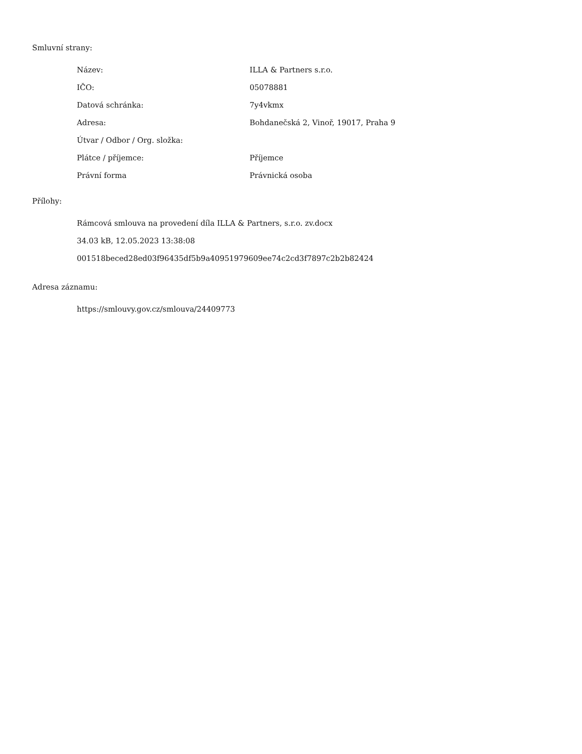Smluvní strany:
| Název: | ILLA & Partners s.r.o. |
| IČO: | 05078881 |
| Datová schránka: | 7y4vkmx |
| Adresa: | Bohdanečská 2, Vinoř, 19017, Praha 9 |
| Útvar / Odbor / Org. složka: | |
| Plátce / příjemce: | Příjemce |
| Právní forma | Právnická osoba |
Přílohy:
Rámcová smlouva na provedení díla ILLA & Partners, s.r.o. zv.docx
34.03 kB, 12.05.2023 13:38:08
001518beced28ed03f96435df5b9a40951979609ee74c2cd3f7897c2b2b82424
Adresa záznamu:
https://smlouvy.gov.cz/smlouva/24409773